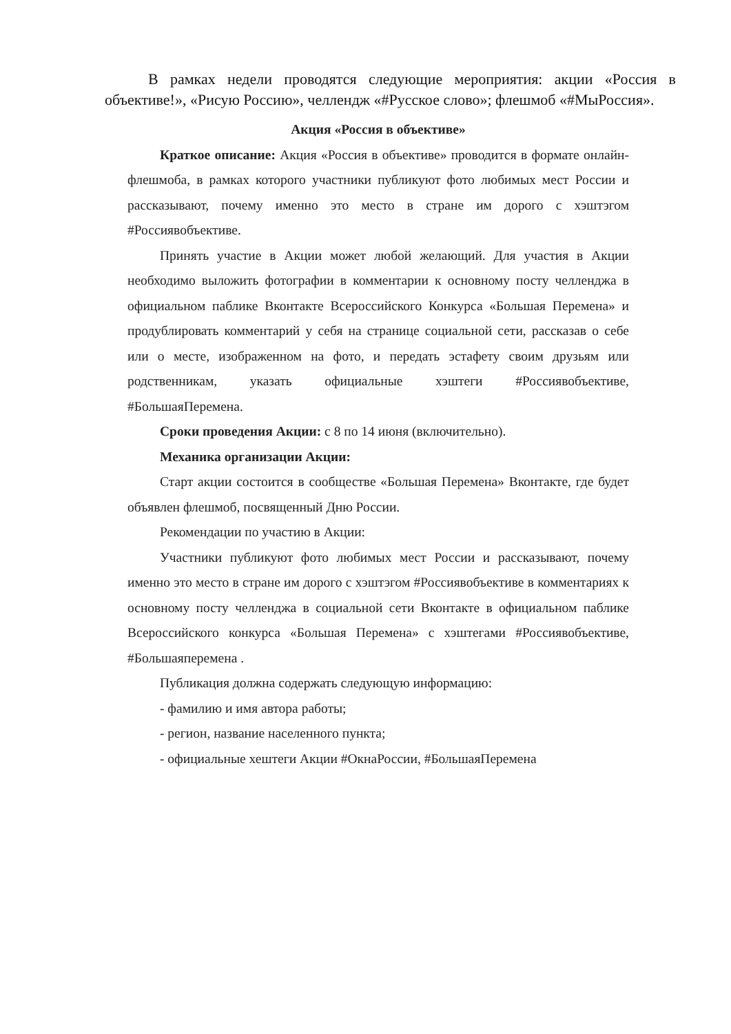В рамках недели проводятся следующие мероприятия: акции «Россия в объективе!», «Рисую Россию», челлендж «#Русское слово»; флешмоб «#МыРоссия».
Акция «Россия в объективе»
Краткое описание: Акция «Россия в объективе» проводится в формате онлайн-флешмоба, в рамках которого участники публикуют фото любимых мест России и рассказывают, почему именно это место в стране им дорого с хэштэгом #Россиявобъективе.
Принять участие в Акции может любой желающий. Для участия в Акции необходимо выложить фотографии в комментарии к основному посту челленджа в официальном паблике Вконтакте Всероссийского Конкурса «Большая Перемена» и продублировать комментарий у себя на странице социальной сети, рассказав о себе или о месте, изображенном на фото, и передать эстафету своим друзьям или родственникам, указать официальные хэштеги #Россиявобъективе, #БольшаяПеремена.
Сроки проведения Акции: с 8 по 14 июня (включительно).
Механика организации Акции:
Старт акции состоится в сообществе «Большая Перемена» Вконтакте, где будет объявлен флешмоб, посвященный Дню России.
Рекомендации по участию в Акции:
Участники публикуют фото любимых мест России и рассказывают, почему именно это место в стране им дорого с хэштэгом #Россиявобъективе в комментариях к основному посту челленджа в социальной сети Вконтакте в официальном паблике Всероссийского конкурса «Большая Перемена» с хэштегами #Россиявобъективе, #Большаяперемена .
Публикация должна содержать следующую информацию:
- фамилию и имя автора работы;
- регион, название населенного пункта;
- официальные хештеги Акции #ОкнаРоссии, #БольшаяПеремена